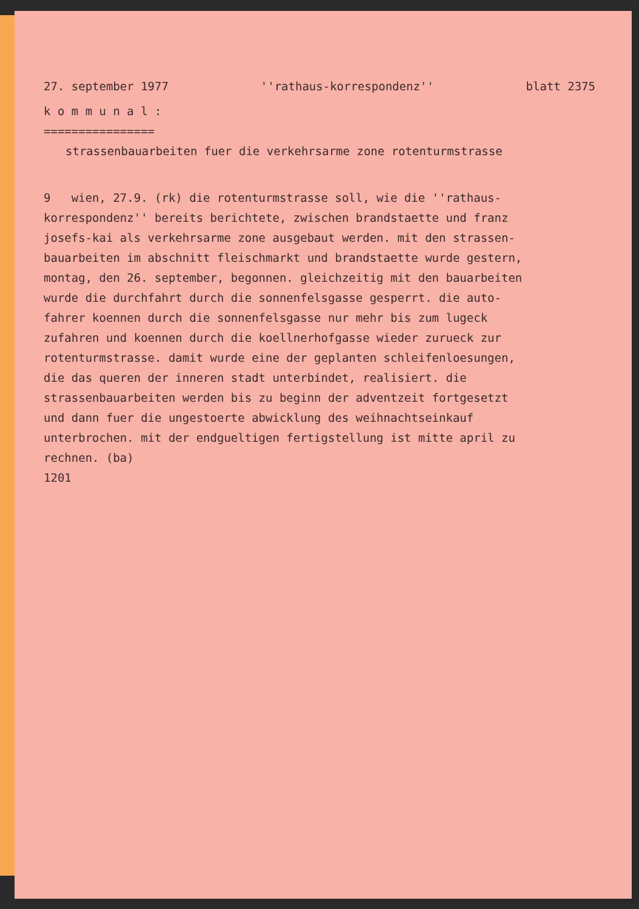27. september 1977 ''rathaus-korrespondenz'' blatt 2375
k o m m u n a l :
================
strassenbauarbeiten fuer die verkehrsarme zone rotenturmstrasse
9 wien, 27.9. (rk) die rotenturmstrasse soll, wie die ''rathaus-
korrespondenz'' bereits berichtete, zwischen brandstaette und franz
josefs-kai als verkehrsarme zone ausgebaut werden. mit den strassen-
bauarbeiten im abschnitt fleischmarkt und brandstaette wurde gestern,
montag, den 26. september, begonnen. gleichzeitig mit den bauarbeiten
wurde die durchfahrt durch die sonnenfelsgasse gesperrt. die auto-
fahrer koennen durch die sonnenfelsgasse nur mehr bis zum lugeck
zufahren und koennen durch die koellnerhofgasse wieder zurueck zur
rotenturmstrasse. damit wurde eine der geplanten schleifenloesungen,
die das queren der inneren stadt unterbindet, realisiert. die
strassenbauarbeiten werden bis zu beginn der adventzeit fortgesetzt
und dann fuer die ungestoerte abwicklung des weihnachtseinkauf
unterbrochen. mit der endgueltigen fertigstellung ist mitte april zu
rechnen. (ba)
1201